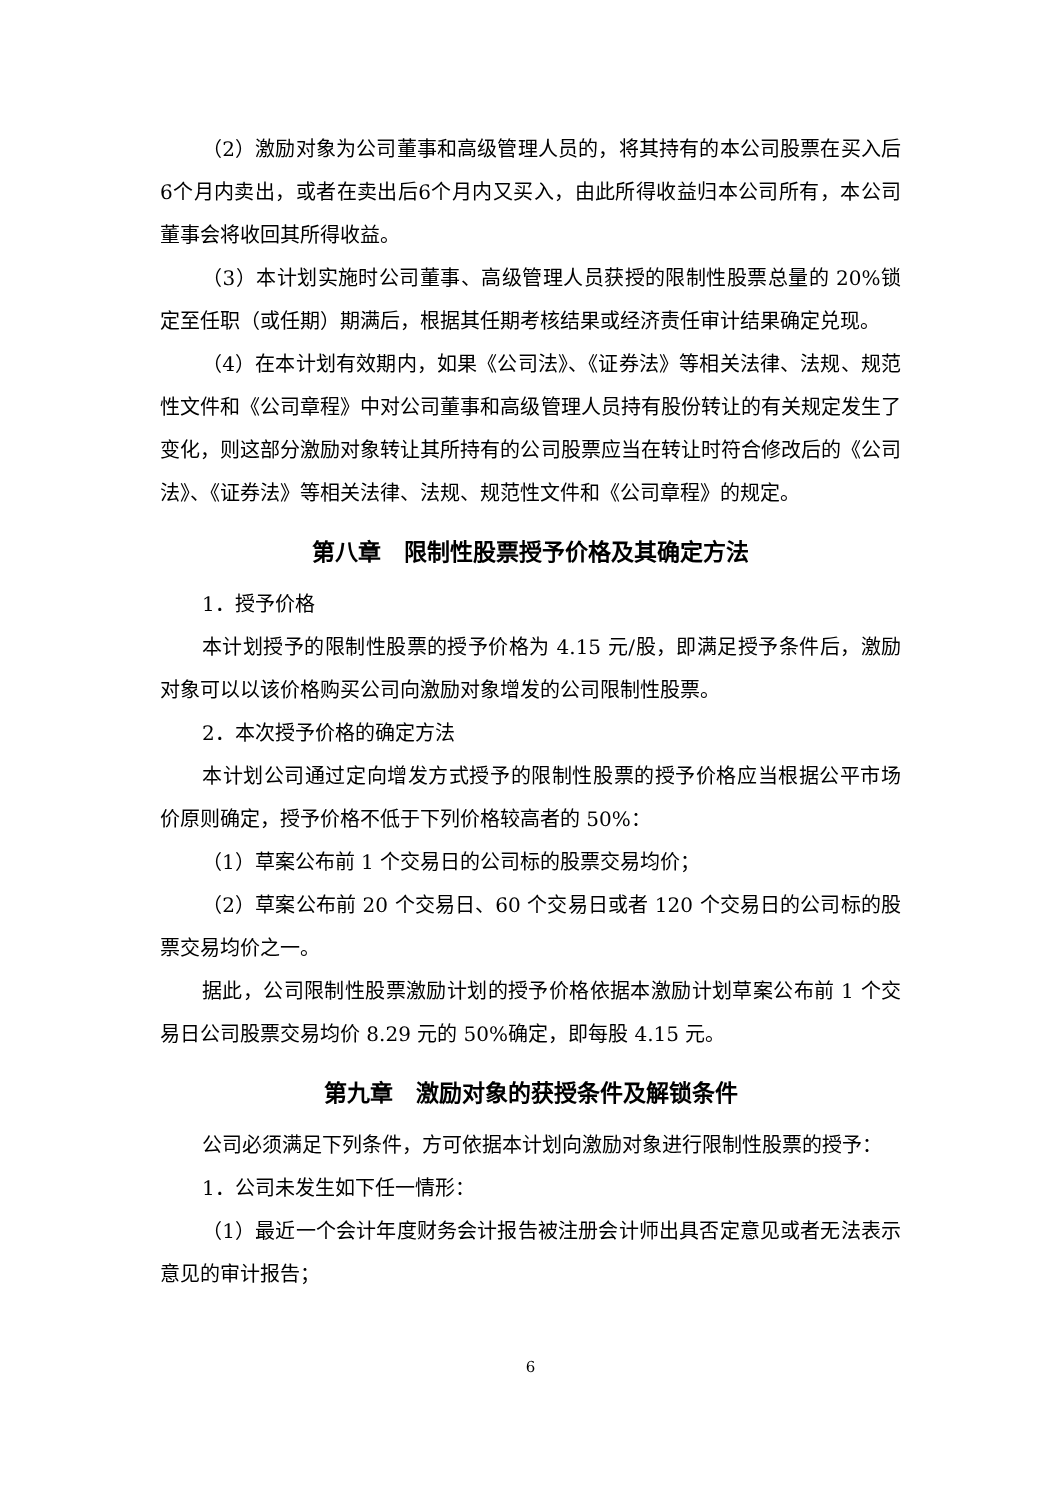（2）激励对象为公司董事和高级管理人员的，将其持有的本公司股票在买入后6个月内卖出，或者在卖出后6个月内又买入，由此所得收益归本公司所有，本公司董事会将收回其所得收益。
（3）本计划实施时公司董事、高级管理人员获授的限制性股票总量的 20%锁定至任职（或任期）期满后，根据其任期考核结果或经济责任审计结果确定兑现。
（4）在本计划有效期内，如果《公司法》、《证券法》等相关法律、法规、规范性文件和《公司章程》中对公司董事和高级管理人员持有股份转让的有关规定发生了变化，则这部分激励对象转让其所持有的公司股票应当在转让时符合修改后的《公司法》、《证券法》等相关法律、法规、规范性文件和《公司章程》的规定。
第八章　限制性股票授予价格及其确定方法
1．授予价格
本计划授予的限制性股票的授予价格为 4.15 元/股，即满足授予条件后，激励对象可以以该价格购买公司向激励对象增发的公司限制性股票。
2．本次授予价格的确定方法
本计划公司通过定向增发方式授予的限制性股票的授予价格应当根据公平市场价原则确定，授予价格不低于下列价格较高者的 50%：
（1）草案公布前 1 个交易日的公司标的股票交易均价；
（2）草案公布前 20 个交易日、60 个交易日或者 120 个交易日的公司标的股票交易均价之一。
据此，公司限制性股票激励计划的授予价格依据本激励计划草案公布前 1 个交易日公司股票交易均价 8.29 元的 50%确定，即每股 4.15 元。
第九章　激励对象的获授条件及解锁条件
公司必须满足下列条件，方可依据本计划向激励对象进行限制性股票的授予：
1．公司未发生如下任一情形：
（1）最近一个会计年度财务会计报告被注册会计师出具否定意见或者无法表示意见的审计报告；
6